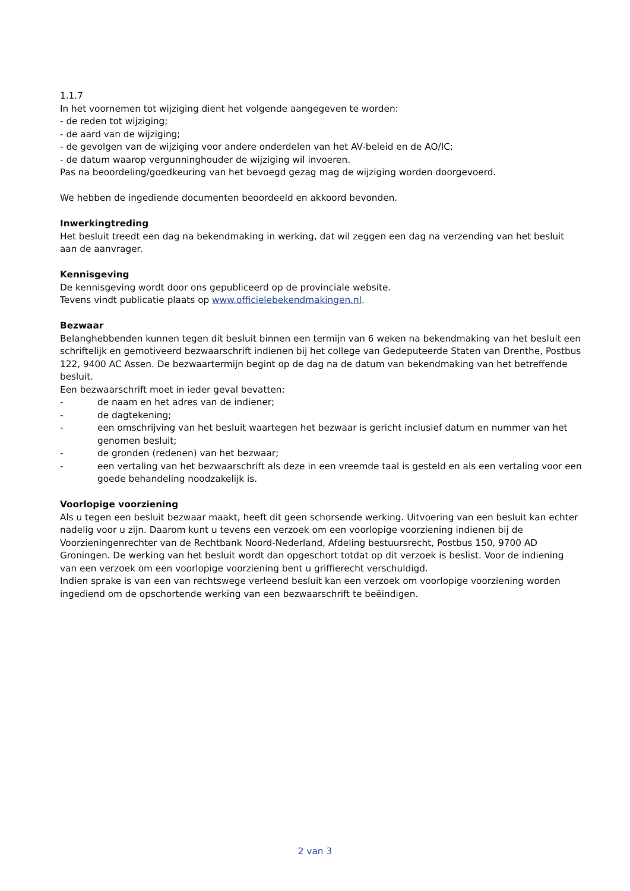1.1.7
In het voornemen tot wijziging dient het volgende aangegeven te worden:
- de reden tot wijziging;
- de aard van de wijziging;
- de gevolgen van de wijziging voor andere onderdelen van het AV-beleid en de AO/IC;
- de datum waarop vergunninghouder de wijziging wil invoeren.
Pas na beoordeling/goedkeuring van het bevoegd gezag mag de wijziging worden doorgevoerd.
We hebben de ingediende documenten beoordeeld en akkoord bevonden.
Inwerkingtreding
Het besluit treedt een dag na bekendmaking in werking, dat wil zeggen een dag na verzending van het besluit aan de aanvrager.
Kennisgeving
De kennisgeving wordt door ons gepubliceerd op de provinciale website.
Tevens vindt publicatie plaats op www.officielebekendmakingen.nl.
Bezwaar
Belanghebbenden kunnen tegen dit besluit binnen een termijn van 6 weken na bekendmaking van het besluit een schriftelijk en gemotiveerd bezwaarschrift indienen bij het college van Gedeputeerde Staten van Drenthe, Postbus 122, 9400 AC Assen. De bezwaartermijn begint op de dag na de datum van bekendmaking van het betreffende besluit.
Een bezwaarschrift moet in ieder geval bevatten:
- de naam en het adres van de indiener;
- de dagtekening;
- een omschrijving van het besluit waartegen het bezwaar is gericht inclusief datum en nummer van het genomen besluit;
- de gronden (redenen) van het bezwaar;
- een vertaling van het bezwaarschrift als deze in een vreemde taal is gesteld en als een vertaling voor een goede behandeling noodzakelijk is.
Voorlopige voorziening
Als u tegen een besluit bezwaar maakt, heeft dit geen schorsende werking. Uitvoering van een besluit kan echter nadelig voor u zijn. Daarom kunt u tevens een verzoek om een voorlopige voorziening indienen bij de Voorzieningenrechter van de Rechtbank Noord-Nederland, Afdeling bestuursrecht, Postbus 150, 9700 AD Groningen. De werking van het besluit wordt dan opgeschort totdat op dit verzoek is beslist. Voor de indiening van een verzoek om een voorlopige voorziening bent u griffierecht verschuldigd.
Indien sprake is van een van rechtswege verleend besluit kan een verzoek om voorlopige voorziening worden ingediend om de opschortende werking van een bezwaarschrift te beëindigen.
2 van 3